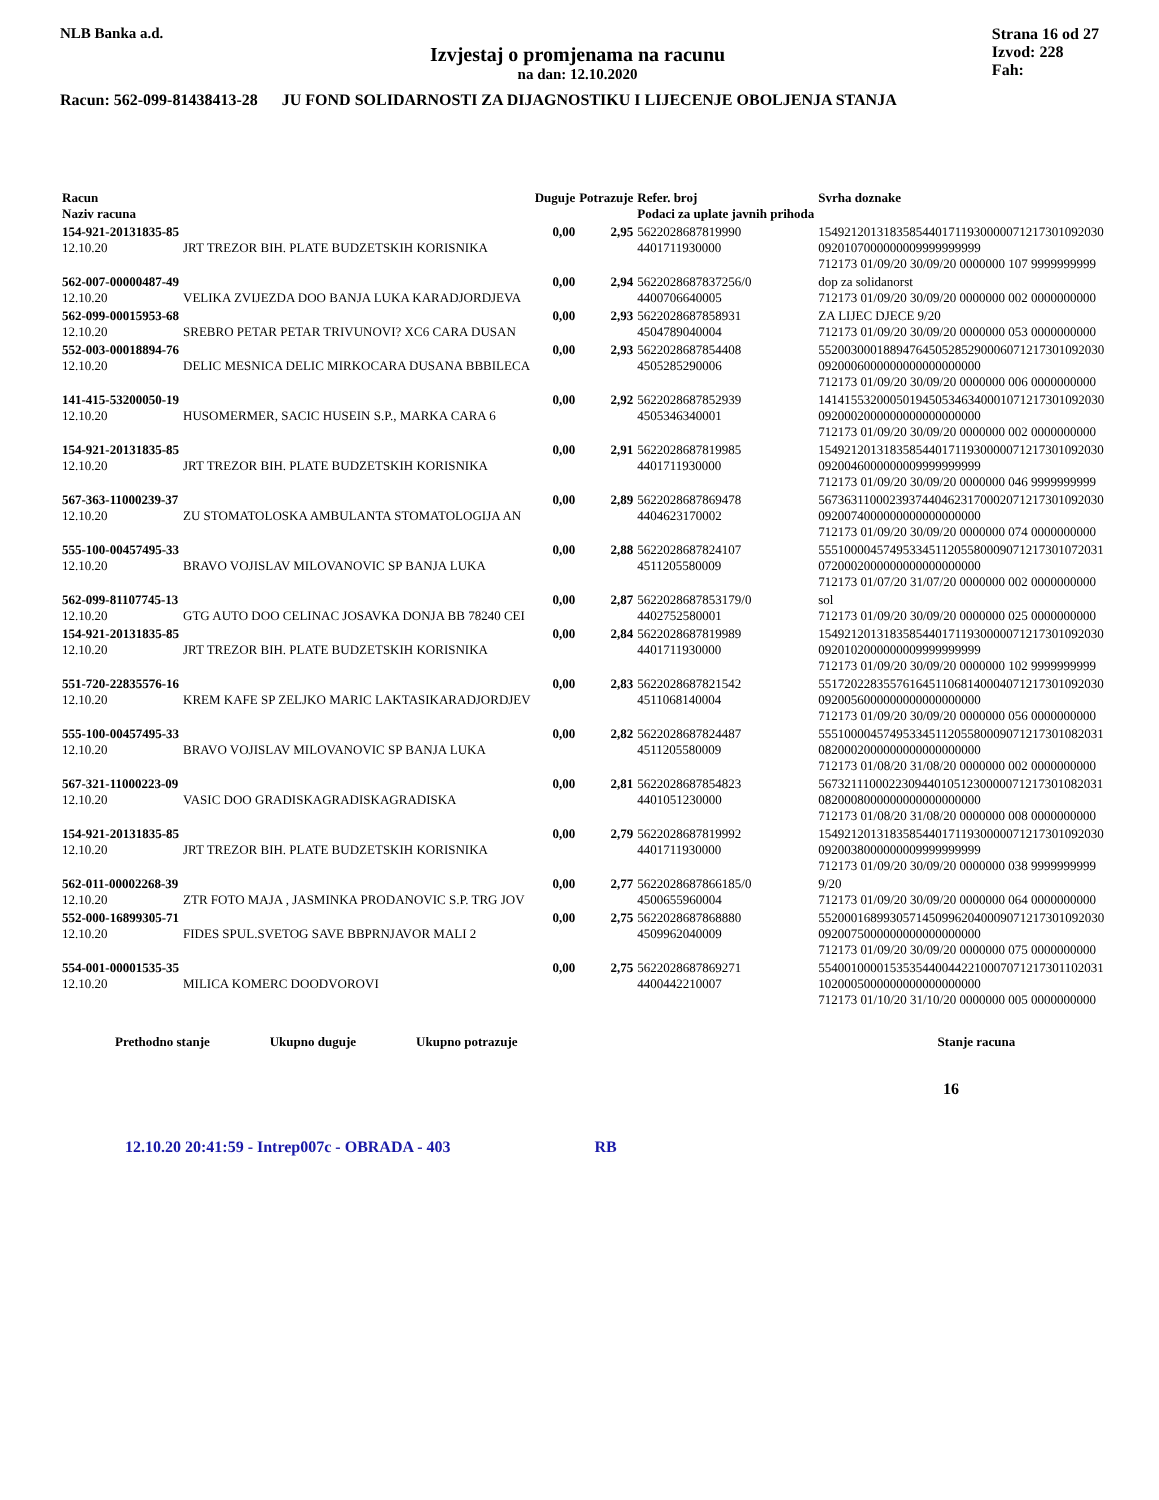NLB Banka a.d.
Izvjestaj o promjenama na racunu
na dan: 12.10.2020
Strana 16 od 27
Izvod: 228
Fah:
Racun: 562-099-81438413-28 JU FOND SOLIDARNOSTI ZA DIJAGNOSTIKU I LIJECENJE OBOLJENJA STANJA
| Racun Naziv racuna | | Duguje | Potrazuje | Refer. broj Podaci za uplate javnih prihoda | Svrha doznake |
| --- | --- | --- | --- | --- | --- |
| 154-921-20131835-85 12.10.20 | JRT TREZOR BIH. PLATE BUDZETSKIH KORISNIKA | 0,00 | 2,95 | 5622028687819990 4401711930000 | 15492120131835854401711930000071217301092030 0920107000000009999999999 712173 01/09/20 30/09/20 0000000 107 9999999999 |
| 562-007-00000487-49 12.10.20 | VELIKA ZVIJEZDA DOO BANJA LUKA KARADJORDJEVA | 0,00 | 2,94 | 5622028687837256/0 4400706640005 | dop za solidanorst 712173 01/09/20 30/09/20 0000000 002 0000000000 |
| 562-099-00015953-68 12.10.20 | SREBRO PETAR PETAR TRIVUNOVI? XC6 CARA DUSAN | 0,00 | 2,93 | 5622028687858931 4504789040004 | ZA LIJEC DJECE 9/20 712173 01/09/20 30/09/20 0000000 053 0000000000 |
| 552-003-00018894-76 12.10.20 | DELIC MESNICA DELIC MIRKOCARA DUSANA BBBILECA | 0,00 | 2,93 | 5622028687854408 4505285290006 | 55200300018894764505285290006071217301092030 0920006000000000000000000 712173 01/09/20 30/09/20 0000000 006 0000000000 |
| 141-415-53200050-19 12.10.20 | HUSOMERMER, SACIC HUSEIN S.P., MARKA CARA 6 | 0,00 | 2,92 | 5622028687852939 4505346340001 | 14141553200050194505346340001071217301092030 0920002000000000000000000 712173 01/09/20 30/09/20 0000000 002 0000000000 |
| 154-921-20131835-85 12.10.20 | JRT TREZOR BIH. PLATE BUDZETSKIH KORISNIKA | 0,00 | 2,91 | 5622028687819985 4401711930000 | 15492120131835854401711930000071217301092030 0920046000000009999999999 712173 01/09/20 30/09/20 0000000 046 9999999999 |
| 567-363-11000239-37 12.10.20 | ZU STOMATOLOSKA AMBULANTA STOMATOLOGIJA AN | 0,00 | 2,89 | 5622028687869478 4404623170002 | 56736311000239374404623170002071217301092030 0920074000000000000000000 712173 01/09/20 30/09/20 0000000 074 0000000000 |
| 555-100-00457495-33 12.10.20 | BRAVO VOJISLAV MILOVANOVIC SP BANJA LUKA | 0,00 | 2,88 | 5622028687824107 4511205580009 | 55510000457495334511205580009071217301072031 0720002000000000000000000 712173 01/07/20 31/07/20 0000000 002 0000000000 |
| 562-099-81107745-13 12.10.20 | GTG AUTO DOO CELINAC JOSAVKA DONJA BB 78240 CEI | 0,00 | 2,87 | 5622028687853179/0 4402752580001 | sol 712173 01/09/20 30/09/20 0000000 025 0000000000 |
| 154-921-20131835-85 12.10.20 | JRT TREZOR BIH. PLATE BUDZETSKIH KORISNIKA | 0,00 | 2,84 | 5622028687819989 4401711930000 | 15492120131835854401711930000071217301092030 0920102000000009999999999 712173 01/09/20 30/09/20 0000000 102 9999999999 |
| 551-720-22835576-16 12.10.20 | KREM KAFE SP ZELJKO MARIC LAKTASIKARADJORDJEV | 0,00 | 2,83 | 5622028687821542 4511068140004 | 55172022835576164511068140004071217301092030 0920056000000000000000000 712173 01/09/20 30/09/20 0000000 056 0000000000 |
| 555-100-00457495-33 12.10.20 | BRAVO VOJISLAV MILOVANOVIC SP BANJA LUKA | 0,00 | 2,82 | 5622028687824487 4511205580009 | 55510000457495334511205580009071217301082031 0820002000000000000000000 712173 01/08/20 31/08/20 0000000 002 0000000000 |
| 567-321-11000223-09 12.10.20 | VASIC DOO GRADISKAGRADISKAGRADISKA | 0,00 | 2,81 | 5622028687854823 4401051230000 | 56732111000223094401051230000071217301082031 0820008000000000000000000 712173 01/08/20 31/08/20 0000000 008 0000000000 |
| 154-921-20131835-85 12.10.20 | JRT TREZOR BIH. PLATE BUDZETSKIH KORISNIKA | 0,00 | 2,79 | 5622028687819992 4401711930000 | 15492120131835854401711930000071217301092030 0920038000000009999999999 712173 01/09/20 30/09/20 0000000 038 9999999999 |
| 562-011-00002268-39 12.10.20 | ZTR FOTO MAJA , JASMINKA PRODANOVIC S.P. TRG JOV | 0,00 | 2,77 | 5622028687866185/0 4500655960004 | 9/20 712173 01/09/20 30/09/20 0000000 064 0000000000 |
| 552-000-16899305-71 12.10.20 | FIDES SPUL.SVETOG SAVE BBPRNJAVOR MALI 2 | 0,00 | 2,75 | 5622028687868880 4509962040009 | 55200016899305714509962040009071217301092030 0920075000000000000000000 712173 01/09/20 30/09/20 0000000 075 0000000000 |
| 554-001-00001535-35 12.10.20 | MILICA KOMERC DOODVOROVI | 0,00 | 2,75 | 5622028687869271 4400442210007 | 55400100001535354400442210007071217301102031 1020005000000000000000000 712173 01/10/20 31/10/20 0000000 005 0000000000 |
Prethodno stanje Ukupno duguje Ukupno potrazuje Stanje racuna
16
12.10.20 20:41:59 - Intrep007c - OBRADA - 403 RB